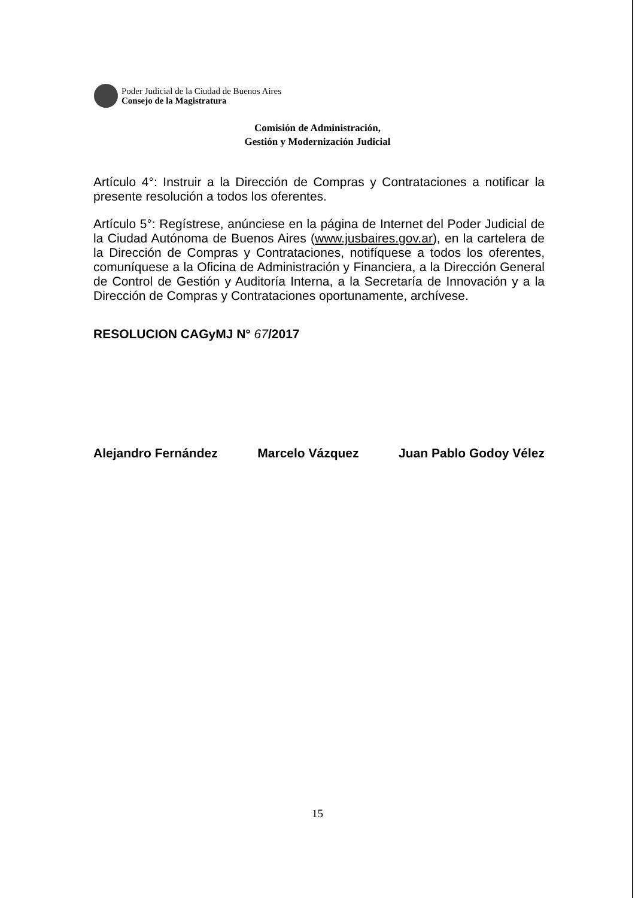Poder Judicial de la Ciudad de Buenos Aires
Consejo de la Magistratura
Comisión de Administración,
Gestión y Modernización Judicial
Artículo 4°: Instruir a la Dirección de Compras y Contrataciones a notificar la presente resolución a todos los oferentes.
Artículo 5°: Regístrese, anúnciese en la página de Internet del Poder Judicial de la Ciudad Autónoma de Buenos Aires (www.jusbaires.gov.ar), en la cartelera de la Dirección de Compras y Contrataciones, notifíquese a todos los oferentes, comuníquese a la Oficina de Administración y Financiera, a la Dirección General de Control de Gestión y Auditoría Interna, a la Secretaría de Innovación y a la Dirección de Compras y Contrataciones oportunamente, archívese.
RESOLUCION CAGyMJ N° 67/2017
Alejandro Fernández Marcelo Vázquez Juan Pablo Godoy Vélez
15